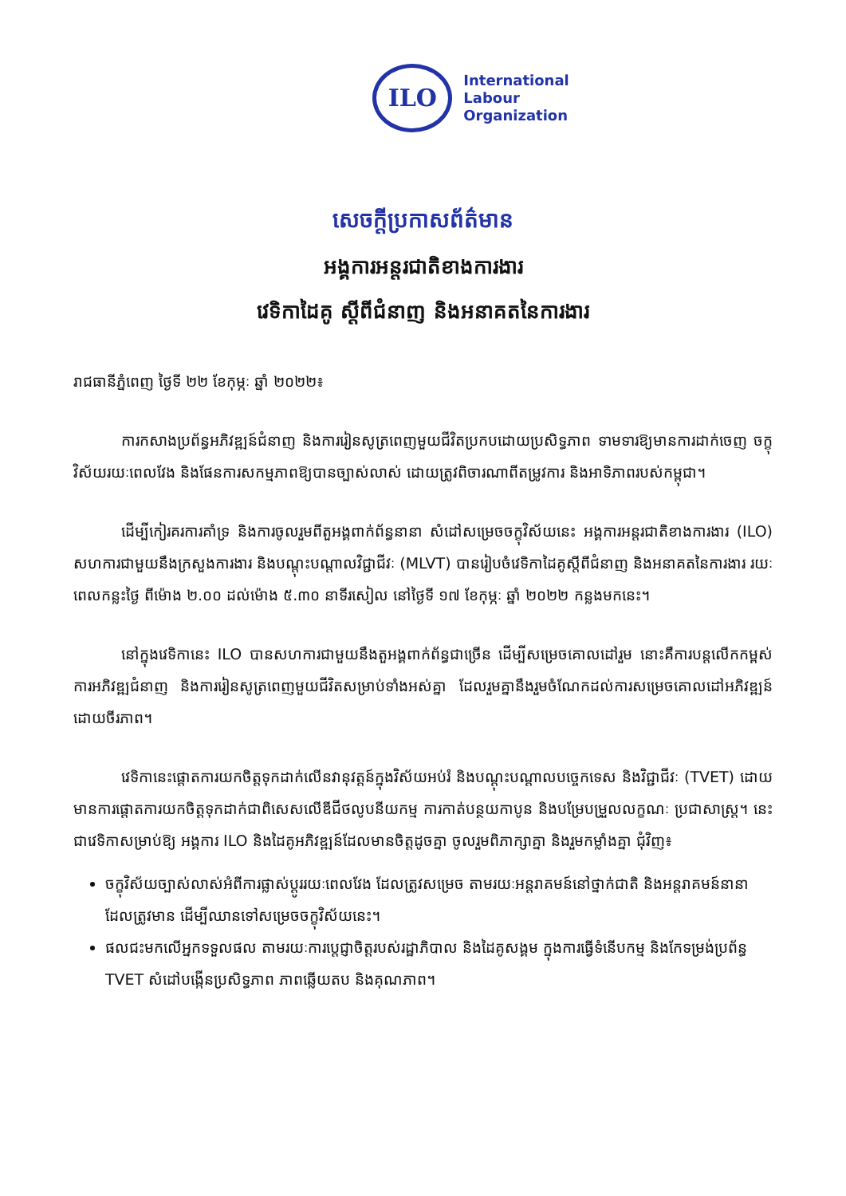ILO
International
Labour
Organization
សេចក្តីប្រកាសព័ត៌មាន
អង្គការអន្តរជាតិខាងការងារ
វេទិកាដៃគូ ស្តីពីជំនាញ និងអនាគតនៃការងារ
រាជធានីភ្នំពេញ ថ្ងៃទី ២២ ខែកុម្ភៈ ឆ្នាំ ២០២២៖
ការកសាងប្រព័ន្ធអភិវឌ្ឍន៍ជំនាញ និងការរៀនសូត្រពេញមួយជីវិតប្រកបដោយប្រសិទ្ធភាព ទាមទារឱ្យមានការដាក់ចេញ ចក្ខុវិស័យរយៈពេលវែង និងផែនការសកម្មភាពឱ្យបានច្បាស់លាស់ ដោយត្រូវពិចារណាពីតម្រូវការ និងអាទិភាពរបស់កម្ពុជា។
ដើម្បីកៀរគរការគាំទ្រ និងការចូលរួមពីតួអង្គពាក់ព័ន្ធនានា សំដៅសម្រេចចក្ខុវិស័យនេះ អង្គការអន្តរជាតិខាងការងារ (ILO) សហការជាមួយនឹងក្រសួងការងារ និងបណ្តុះបណ្តាលវិជ្ជាជីវៈ (MLVT) បានរៀបចំវេទិកាដៃគូស្តីពីជំនាញ និងអនាគតនៃការងារ រយៈពេលកន្លះថ្ងៃ ពីម៉ោង ២.០០ ដល់ម៉ោង ៥.៣០ នាទីរសៀល នៅថ្ងៃទី ១៧ ខែកុម្ភៈ ឆ្នាំ ២០២២ កន្លងមកនេះ។
នៅក្នុងវេទិកានេះ ILO បានសហការជាមួយនឹងតួអង្គពាក់ព័ន្ធជាច្រើន ដើម្បីសម្រេចគោលដៅរួម នោះគឺការបន្តលើកកម្ពស់ការអភិវឌ្ឍជំនាញ និងការរៀនសូត្រពេញមួយជីវិតសម្រាប់ទាំងអស់គ្នា ដែលរួមគ្នានឹងរួមចំណែកដល់ការសម្រេចគោលដៅអភិវឌ្ឍន៍ ដោយចីរភាព។
វេទិកានេះផ្តោតការយកចិត្តទុកដាក់លើនវានុវត្តន៍ក្នុងវិស័យអប់រំ និងបណ្តុះបណ្តាលបច្ចេកទេស និងវិជ្ជាជីវៈ (TVET) ដោយមានការផ្តោតការយកចិត្តទុកដាក់ជាពិសេសលើឌីជីថលូបនីយកម្ម ការកាត់បន្ថយកាបូន និងបម្រែបម្រួលលក្ខណៈ ប្រជាសាស្ត្រ។ នេះជាវេទិកាសម្រាប់ឱ្យ អង្គការ ILO និងដៃគូអភិវឌ្ឍន៍ដែលមានចិត្តដូចគ្នា ចូលរួមពិភាក្សាគ្នា និងរួមកម្លាំងគ្នា ជុំវិញ៖
ចក្ខុវិស័យច្បាស់លាស់អំពីការផ្លាស់ប្តូររយៈពេលវែង ដែលត្រូវសម្រេច តាមរយៈអន្តរាគមន៍នៅថ្នាក់ជាតិ និងអន្តរាគមន៍នានា ដែលត្រូវមាន ដើម្បីឈានទៅសម្រេចចក្ខុវិស័យនេះ។
ផលជះមកលើអ្នកទទួលផល តាមរយៈការប្តេជ្ញាចិត្តរបស់រដ្ឋាភិបាល និងដៃគូសង្គម ក្នុងការធ្វើទំនើបកម្ម និងកែទម្រង់ប្រព័ន្ធ TVET សំដៅបង្កើនប្រសិទ្ធភាព ភាពឆ្លើយតប និងគុណភាព។